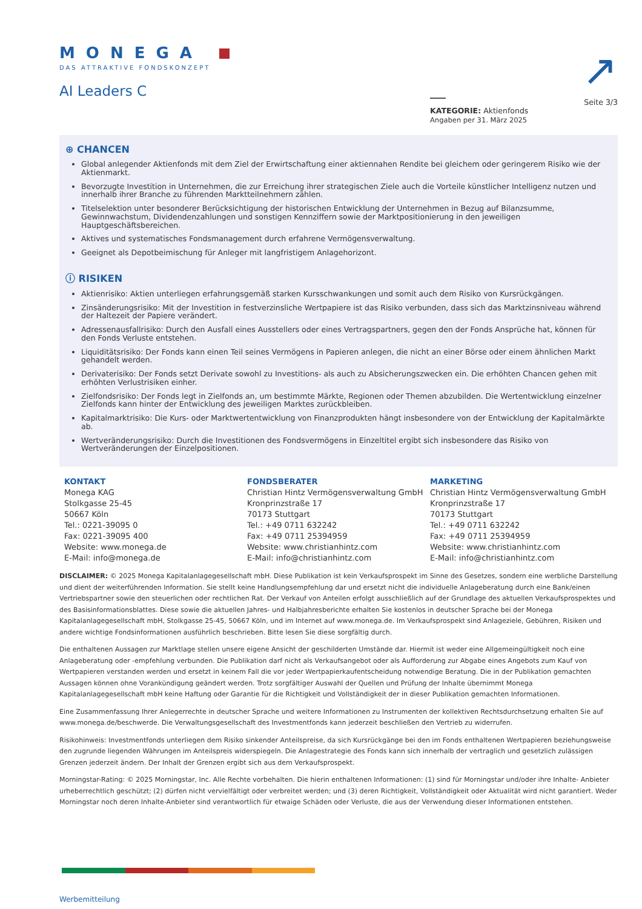↗
MONEGA
DAS ATTRAKTIVE FONDSKONZEPT
AI Leaders C
KATEGORIE: Aktienfonds
Angaben per 31. März 2025
Seite 3/3
⊕ CHANCEN
Global anlegender Aktienfonds mit dem Ziel der Erwirtschaftung einer aktiennahen Rendite bei gleichem oder geringerem Risiko wie der Aktienmarkt.
Bevorzugte Investition in Unternehmen, die zur Erreichung ihrer strategischen Ziele auch die Vorteile künstlicher Intelligenz nutzen und innerhalb ihrer Branche zu führenden Marktteilnehmern zählen.
Titelselektion unter besonderer Berücksichtigung der historischen Entwicklung der Unternehmen in Bezug auf Bilanzsumme, Gewinnwachstum, Dividendenzahlungen und sonstigen Kennziffern sowie der Marktpositionierung in den jeweiligen Hauptgeschäftsbereichen.
Aktives und systematisches Fondsmanagement durch erfahrene Vermögensverwaltung.
Geeignet als Depotbeimischung für Anleger mit langfristigem Anlagehorizont.
ⓘ RISIKEN
Aktienrisiko: Aktien unterliegen erfahrungsgemäß starken Kursschwankungen und somit auch dem Risiko von Kursrückgängen.
Zinsänderungsrisiko: Mit der Investition in festverzinsliche Wertpapiere ist das Risiko verbunden, dass sich das Marktzinsniveau während der Haltezeit der Papiere verändert.
Adressenausfallrisiko: Durch den Ausfall eines Ausstellers oder eines Vertragspartners, gegen den der Fonds Ansprüche hat, können für den Fonds Verluste entstehen.
Liquiditätsrisiko: Der Fonds kann einen Teil seines Vermögens in Papieren anlegen, die nicht an einer Börse oder einem ähnlichen Markt gehandelt werden.
Derivaterisiko: Der Fonds setzt Derivate sowohl zu Investitions- als auch zu Absicherungszwecken ein. Die erhöhten Chancen gehen mit erhöhten Verlustrisiken einher.
Zielfondsrisiko: Der Fonds legt in Zielfonds an, um bestimmte Märkte, Regionen oder Themen abzubilden. Die Wertentwicklung einzelner Zielfonds kann hinter der Entwicklung des jeweiligen Marktes zurückbleiben.
Kapitalmarktrisiko: Die Kurs- oder Marktwertentwicklung von Finanzprodukten hängt insbesondere von der Entwicklung der Kapitalmärkte ab.
Wertveränderungsrisiko: Durch die Investitionen des Fondsvermögens in Einzeltitel ergibt sich insbesondere das Risiko von Wertveränderungen der Einzelpositionen.
KONTAKT
Monega KAG
Stolkgasse 25-45
50667 Köln
Tel.: 0221-39095 0
Fax: 0221-39095 400
Website: www.monega.de
E-Mail: info@monega.de
FONDSBERATER
Christian Hintz Vermögensverwaltung GmbH
Kronprinzstraße 17
70173 Stuttgart
Tel.: +49 0711 632242
Fax: +49 0711 25394959
Website: www.christianhintz.com
E-Mail: info@christianhintz.com
MARKETING
Christian Hintz Vermögensverwaltung GmbH
Kronprinzstraße 17
70173 Stuttgart
Tel.: +49 0711 632242
Fax: +49 0711 25394959
Website: www.christianhintz.com
E-Mail: info@christianhintz.com
DISCLAIMER: © 2025 Monega Kapitalanlagegesellschaft mbH. Diese Publikation ist kein Verkaufsprospekt im Sinne des Gesetzes, sondern eine werbliche Darstellung und dient der weiterführenden Information. Sie stellt keine Handlungsempfehlung dar und ersetzt nicht die individuelle Anlageberatung durch eine Bank/einen Vertriebspartner sowie den steuerlichen oder rechtlichen Rat. Der Verkauf von Anteilen erfolgt ausschließlich auf der Grundlage des aktuellen Verkaufsprospektes und des Basisinformationsblattes. Diese sowie die aktuellen Jahres- und Halbjahresberichte erhalten Sie kostenlos in deutscher Sprache bei der Monega Kapitalanlagegesellschaft mbH, Stolkgasse 25-45, 50667 Köln, und im Internet auf www.monega.de. Im Verkaufsprospekt sind Anlageziele, Gebühren, Risiken und andere wichtige Fondsinformationen ausführlich beschrieben. Bitte lesen Sie diese sorgfältig durch.
Die enthaltenen Aussagen zur Marktlage stellen unsere eigene Ansicht der geschilderten Umstände dar. Hiermit ist weder eine Allgemeingültigkeit noch eine Anlageberatung oder -empfehlung verbunden. Die Publikation darf nicht als Verkaufsangebot oder als Aufforderung zur Abgabe eines Angebots zum Kauf von Wertpapieren verstanden werden und ersetzt in keinem Fall die vor jeder Wertpapierkaufentscheidung notwendige Beratung. Die in der Publikation gemachten Aussagen können ohne Vorankündigung geändert werden. Trotz sorgfältiger Auswahl der Quellen und Prüfung der Inhalte übernimmt Monega Kapitalanlagegesellschaft mbH keine Haftung oder Garantie für die Richtigkeit und Vollständigkeit der in dieser Publikation gemachten Informationen.
Eine Zusammenfassung Ihrer Anlegerrechte in deutscher Sprache und weitere Informationen zu Instrumenten der kollektiven Rechtsdurchsetzung erhalten Sie auf www.monega.de/beschwerde. Die Verwaltungsgesellschaft des Investmentfonds kann jederzeit beschließen den Vertrieb zu widerrufen.
Risikohinweis: Investmentfonds unterliegen dem Risiko sinkender Anteilspreise, da sich Kursrückgänge bei den im Fonds enthaltenen Wertpapieren beziehungsweise den zugrunde liegenden Währungen im Anteilspreis widerspiegeln. Die Anlagestrategie des Fonds kann sich innerhalb der vertraglich und gesetzlich zulässigen Grenzen jederzeit ändern. Der Inhalt der Grenzen ergibt sich aus dem Verkaufsprospekt.
Morningstar-Rating: © 2025 Morningstar, Inc. Alle Rechte vorbehalten. Die hierin enthaltenen Informationen: (1) sind für Morningstar und/oder ihre Inhalte- Anbieter urheberrechtlich geschützt; (2) dürfen nicht vervielfältigt oder verbreitet werden; und (3) deren Richtigkeit, Vollständigkeit oder Aktualität wird nicht garantiert. Weder Morningstar noch deren Inhalte-Anbieter sind verantwortlich für etwaige Schäden oder Verluste, die aus der Verwendung dieser Informationen entstehen.
Werbemitteilung